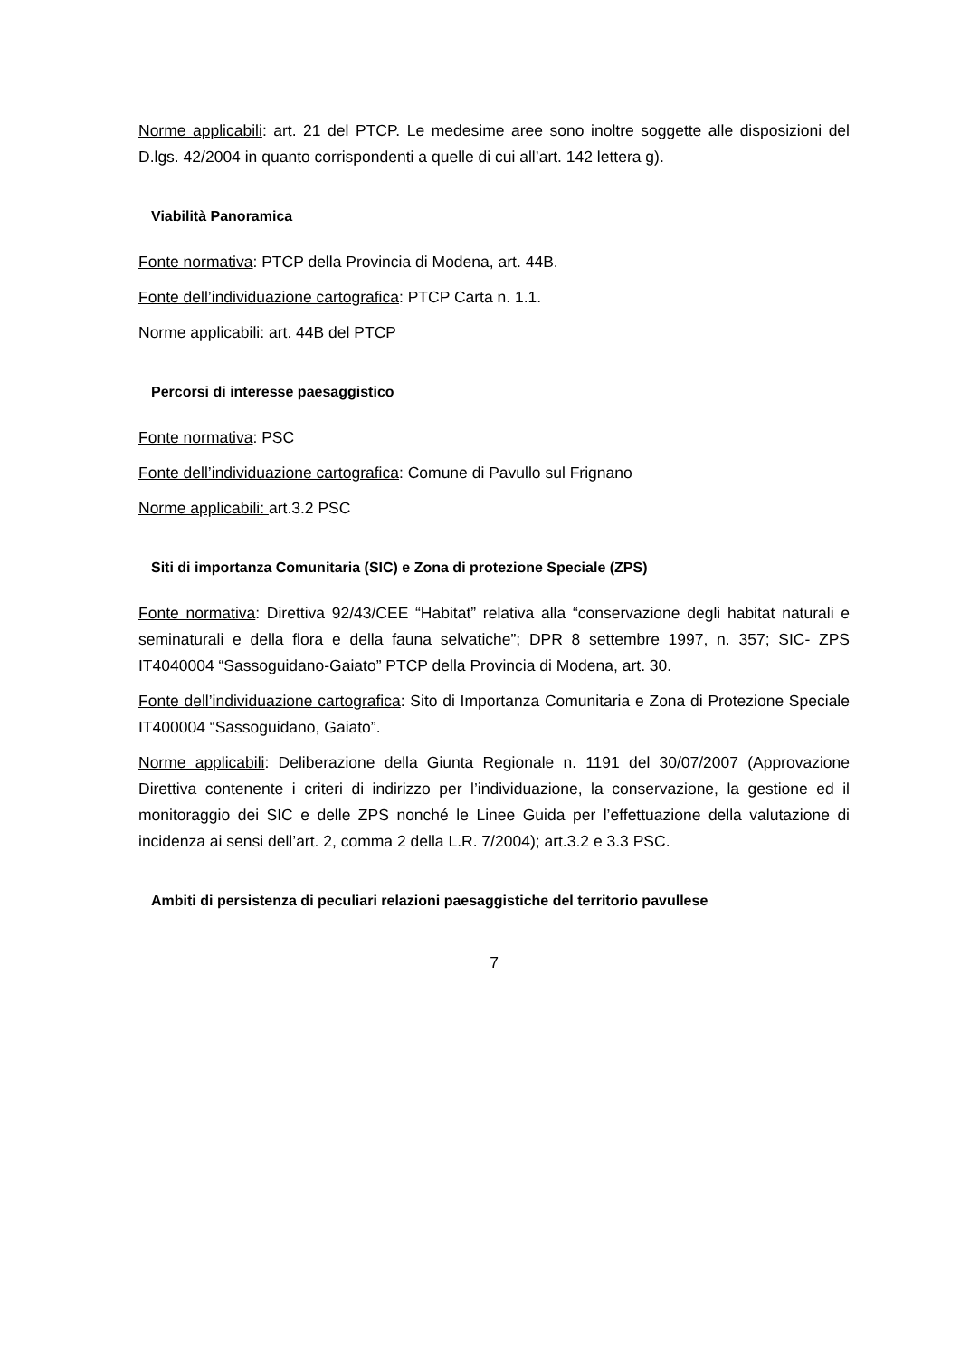Norme applicabili: art. 21 del PTCP. Le medesime aree sono inoltre soggette alle disposizioni del D.lgs. 42/2004 in quanto corrispondenti a quelle di cui all’art. 142 lettera g).
Viabilità Panoramica
Fonte normativa: PTCP della Provincia di Modena, art. 44B.
Fonte dell’individuazione cartografica: PTCP Carta n. 1.1.
Norme applicabili: art. 44B del PTCP
Percorsi di interesse paesaggistico
Fonte normativa: PSC
Fonte dell’individuazione cartografica: Comune di Pavullo sul Frignano
Norme applicabili: art.3.2 PSC
Siti di importanza Comunitaria (SIC) e Zona di protezione Speciale (ZPS)
Fonte normativa: Direttiva 92/43/CEE “Habitat” relativa alla “conservazione degli habitat naturali e seminaturali e della flora e della fauna selvatiche”; DPR 8 settembre 1997, n. 357; SIC- ZPS IT4040004 “Sassoguidano-Gaiato” PTCP della Provincia di Modena, art. 30.
Fonte dell’individuazione cartografica: Sito di Importanza Comunitaria e Zona di Protezione Speciale IT400004 “Sassoguidano, Gaiato”.
Norme applicabili: Deliberazione della Giunta Regionale n. 1191 del 30/07/2007 (Approvazione Direttiva contenente i criteri di indirizzo per l’individuazione, la conservazione, la gestione ed il monitoraggio dei SIC e delle ZPS nonché le Linee Guida per l’effettuazione della valutazione di incidenza ai sensi dell’art. 2, comma 2 della L.R. 7/2004); art.3.2 e 3.3 PSC.
Ambiti di persistenza di peculiari relazioni paesaggistiche del territorio pavullese
7